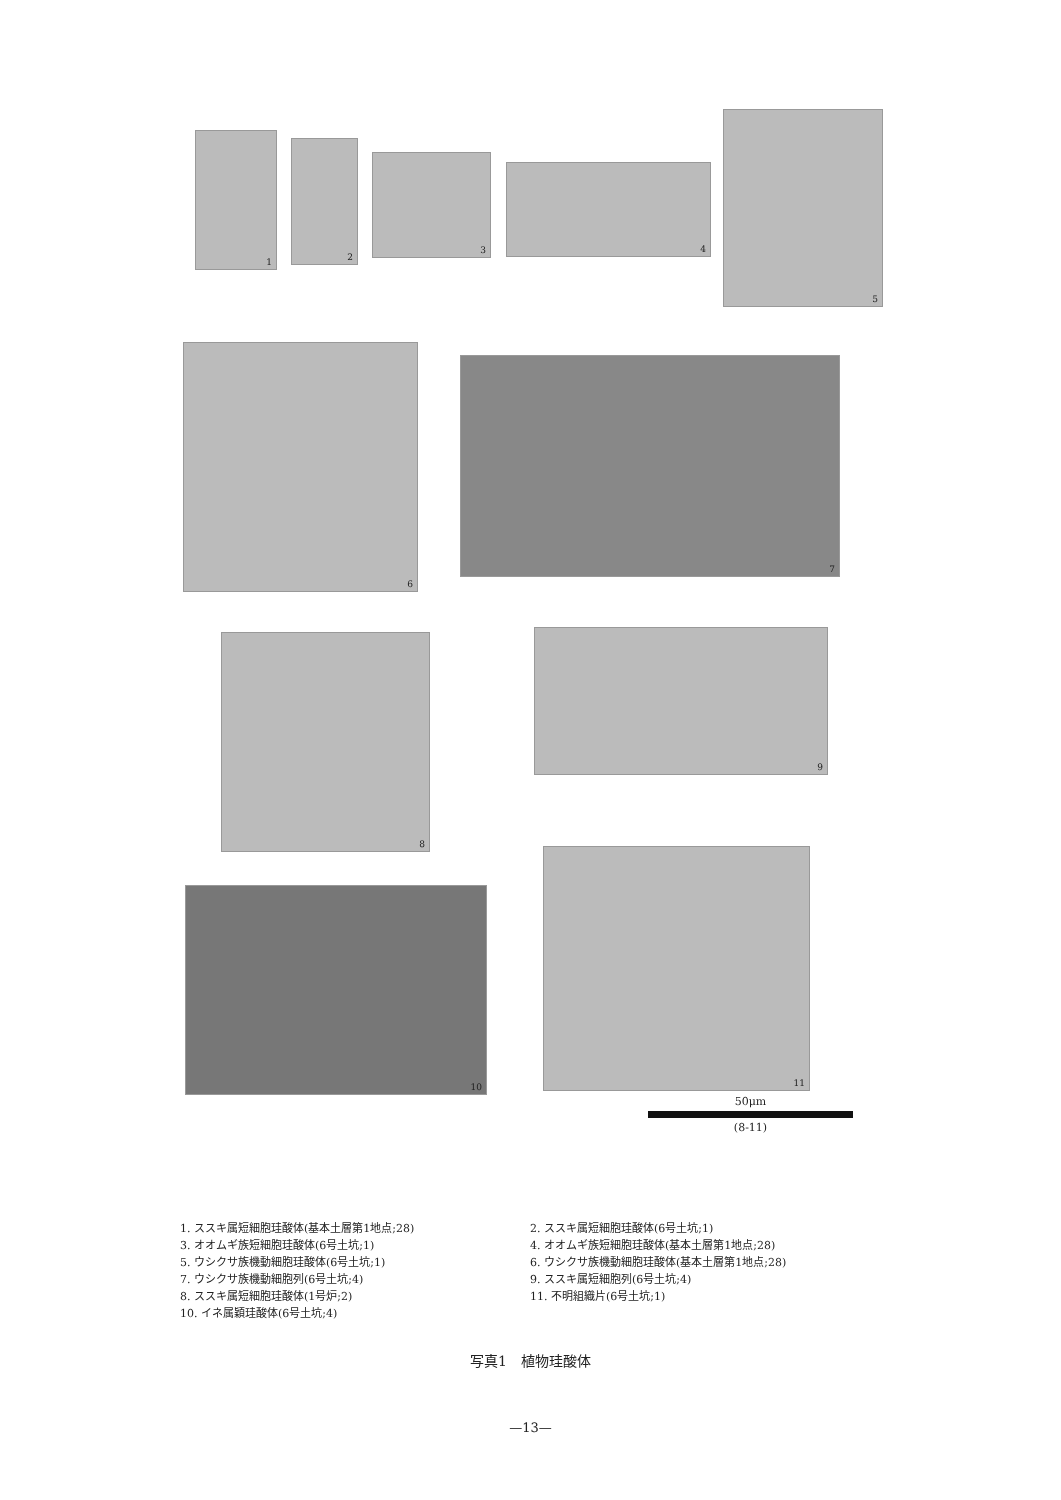1 2
3
4
5
6
7
8 9
10
11
50μm
(8-11)
1. ススキ属短細胞珪酸体(基本土層第1地点;28)
3. オオムギ族短細胞珪酸体(6号土坑;1)
5. ウシクサ族機動細胞珪酸体(6号土坑;1)
7. ウシクサ族機動細胞列(6号土坑;4)
8. ススキ属短細胞珪酸体(1号炉;2)
10. イネ属穎珪酸体(6号土坑;4)
2. ススキ属短細胞珪酸体(6号土坑;1)
4. オオムギ族短細胞珪酸体(基本土層第1地点;28)
6. ウシクサ族機動細胞珪酸体(基本土層第1地点;28)
9. ススキ属短細胞列(6号土坑;4)
11. 不明組織片(6号土坑;1)
写真1　植物珪酸体
—13—